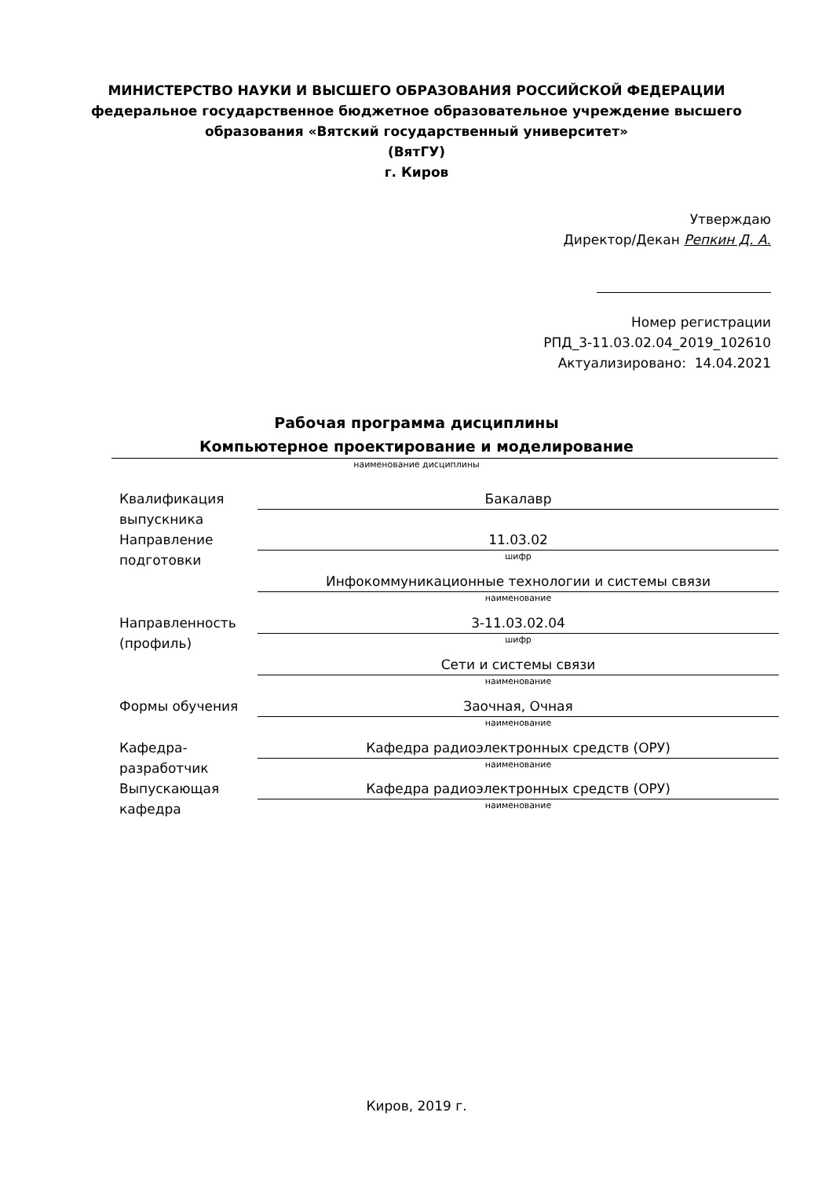МИНИСТЕРСТВО НАУКИ И ВЫСШЕГО ОБРАЗОВАНИЯ РОССИЙСКОЙ ФЕДЕРАЦИИ
федеральное государственное бюджетное образовательное учреждение высшего
образования «Вятский государственный университет»
(ВятГУ)
г. Киров
Утверждаю
Директор/Декан Репкин Д. А.
Номер регистрации
РПД_3-11.03.02.04_2019_102610
Актуализировано: 14.04.2021
Рабочая программа дисциплины
Компьютерное проектирование и моделирование
наименование дисциплины
Квалификация выпускника
Бакалавр
Направление подготовки
11.03.02
шифр
Инфокоммуникационные технологии и системы связи
наименование
Направленность (профиль)
3-11.03.02.04
шифр
Сети и системы связи
наименование
Формы обучения Заочная, Очная
наименование
Кафедра-разработчик
Кафедра радиоэлектронных средств (ОРУ)
наименование
Выпускающая кафедра
Кафедра радиоэлектронных средств (ОРУ)
наименование
Киров, 2019 г.